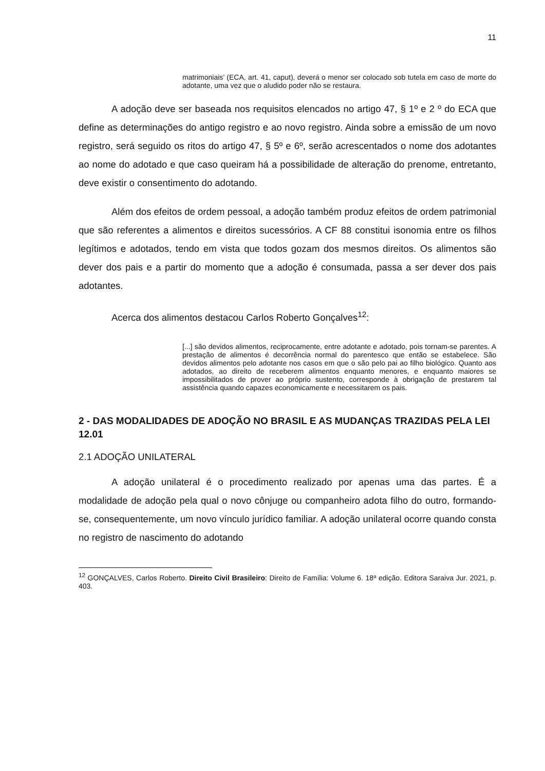11
matrimoniais’ (ECA, art. 41, caput), deverá o menor ser colocado sob tutela em caso de morte do adotante, uma vez que o aludido poder não se restaura.
A adoção deve ser baseada nos requisitos elencados no artigo 47, § 1º e 2 º do ECA que define as determinações do antigo registro e ao novo registro. Ainda sobre a emissão de um novo registro, será seguido os ritos do artigo 47, § 5º e 6º, serão acrescentados o nome dos adotantes ao nome do adotado e que caso queiram há a possibilidade de alteração do prenome, entretanto, deve existir o consentimento do adotando.
Além dos efeitos de ordem pessoal, a adoção também produz efeitos de ordem patrimonial que são referentes a alimentos e direitos sucessórios. A CF 88 constitui isonomia entre os filhos legítimos e adotados, tendo em vista que todos gozam dos mesmos direitos. Os alimentos são dever dos pais e a partir do momento que a adoção é consumada, passa a ser dever dos pais adotantes.
Acerca dos alimentos destacou Carlos Roberto Gonçalves<sup>12</sup>:
[...] são devidos alimentos, reciprocamente, entre adotante e adotado, pois tornam-se parentes. A prestação de alimentos é decorrência normal do parentesco que então se estabelece. São devidos alimentos pelo adotante nos casos em que o são pelo pai ao filho biológico. Quanto aos adotados, ao direito de receberem alimentos enquanto menores, e enquanto maiores se impossibilitados de prover ao próprio sustento, corresponde à obrigação de prestarem tal assistência quando capazes economicamente e necessitarem os pais.
2 - DAS MODALIDADES DE ADOÇÃO NO BRASIL E AS MUDANÇAS TRAZIDAS PELA LEI 12.01
2.1 ADOÇÃO UNILATERAL
A adoção unilateral é o procedimento realizado por apenas uma das partes. É a modalidade de adoção pela qual o novo cônjuge ou companheiro adota filho do outro, formando-se, consequentemente, um novo vínculo jurídico familiar. A adoção unilateral ocorre quando consta no registro de nascimento do adotando
<sup>12</sup> GONÇALVES, Carlos Roberto. Direito Civil Brasileiro: Direito de Família: Volume 6. 18ª edição. Editora Saraiva Jur. 2021, p. 403.